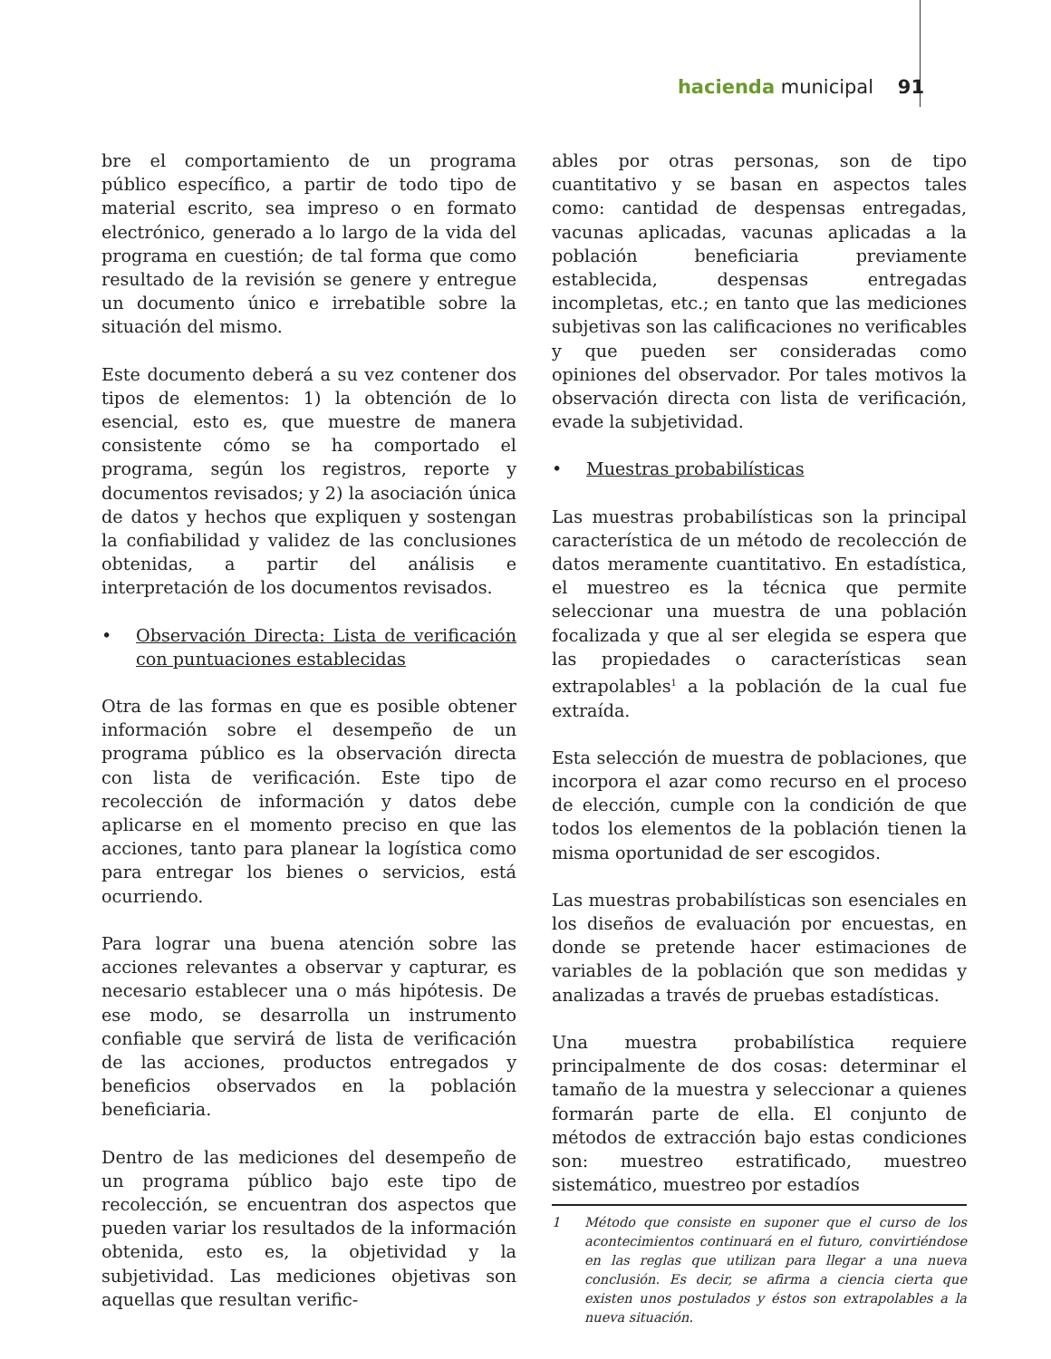hacienda municipal 91
bre el comportamiento de un programa público específico, a partir de todo tipo de material escrito, sea impreso o en formato electrónico, generado a lo largo de la vida del programa en cuestión; de tal forma que como resultado de la revisión se genere y entregue un documento único e irrebatible sobre la situación del mismo.
Este documento deberá a su vez contener dos tipos de elementos: 1) la obtención de lo esencial, esto es, que muestre de manera consistente cómo se ha comportado el programa, según los registros, reporte y documentos revisados; y 2) la asociación única de datos y hechos que expliquen y sostengan la confiabilidad y validez de las conclusiones obtenidas, a partir del análisis e interpretación de los documentos revisados.
• Observación Directa: Lista de verificación con puntuaciones establecidas
Otra de las formas en que es posible obtener información sobre el desempeño de un programa público es la observación directa con lista de verificación. Este tipo de recolección de información y datos debe aplicarse en el momento preciso en que las acciones, tanto para planear la logística como para entregar los bienes o servicios, está ocurriendo.
Para lograr una buena atención sobre las acciones relevantes a observar y capturar, es necesario establecer una o más hipótesis. De ese modo, se desarrolla un instrumento confiable que servirá de lista de verificación de las acciones, productos entregados y beneficios observados en la población beneficiaria.
Dentro de las mediciones del desempeño de un programa público bajo este tipo de recolección, se encuentran dos aspectos que pueden variar los resultados de la información obtenida, esto es, la objetividad y la subjetividad. Las mediciones objetivas son aquellas que resultan verific-
ables por otras personas, son de tipo cuantitativo y se basan en aspectos tales como: cantidad de despensas entregadas, vacunas aplicadas, vacunas aplicadas a la población beneficiaria previamente establecida, despensas entregadas incompletas, etc.; en tanto que las mediciones subjetivas son las calificaciones no verificables y que pueden ser consideradas como opiniones del observador. Por tales motivos la observación directa con lista de verificación, evade la subjetividad.
• Muestras probabilísticas
Las muestras probabilísticas son la principal característica de un método de recolección de datos meramente cuantitativo. En estadística, el muestreo es la técnica que permite seleccionar una muestra de una población focalizada y que al ser elegida se espera que las propiedades o características sean extrapolables<sup>1</sup> a la población de la cual fue extraída.
Esta selección de muestra de poblaciones, que incorpora el azar como recurso en el proceso de elección, cumple con la condición de que todos los elementos de la población tienen la misma oportunidad de ser escogidos.
Las muestras probabilísticas son esenciales en los diseños de evaluación por encuestas, en donde se pretende hacer estimaciones de variables de la población que son medidas y analizadas a través de pruebas estadísticas.
Una muestra probabilística requiere principalmente de dos cosas: determinar el tamaño de la muestra y seleccionar a quienes formarán parte de ella. El conjunto de métodos de extracción bajo estas condiciones son: muestreo estratificado, muestreo sistemático, muestreo por estadíos
1 Método que consiste en suponer que el curso de los acontecimientos continuará en el futuro, convirtiéndose en las reglas que utilizan para llegar a una nueva conclusión. Es decir, se afirma a ciencia cierta que existen unos postulados y éstos son extrapolables a la nueva situación.